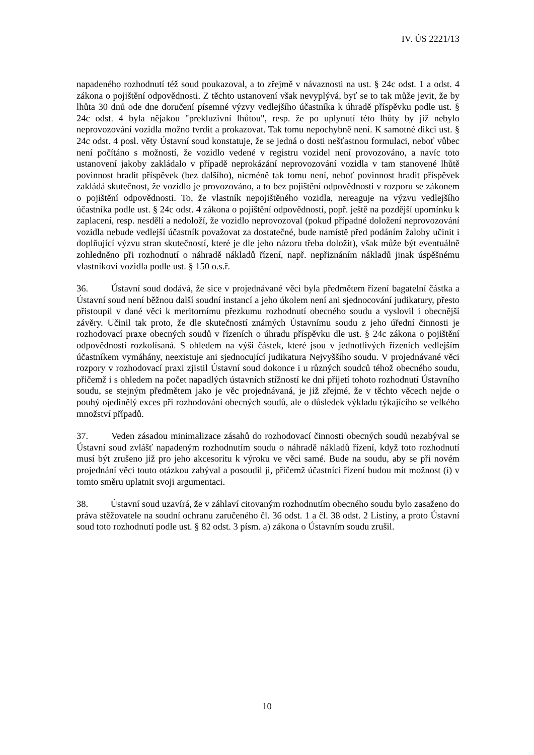IV. ÚS 2221/13
napadeného rozhodnutí též soud poukazoval, a to zřejmě v návaznosti na ust. § 24c odst. 1 a odst. 4 zákona o pojištění odpovědnosti. Z těchto ustanovení však nevyplývá, byť se to tak může jevit, že by lhůta 30 dnů ode dne doručení písemné výzvy vedlejšího účastníka k úhradě příspěvku podle ust. § 24c odst. 4 byla nějakou "prekluzivní lhůtou", resp. že po uplynutí této lhůty by již nebylo neprovozování vozidla možno tvrdit a prokazovat. Tak tomu nepochybně není. K samotné dikci ust. § 24c odst. 4 posl. věty Ústavní soud konstatuje, že se jedná o dosti nešťastnou formulaci, neboť vůbec není počítáno s možností, že vozidlo vedené v registru vozidel není provozováno, a navíc toto ustanovení jakoby zakládalo v případě neprokázání neprovozování vozidla v tam stanovené lhůtě povinnost hradit příspěvek (bez dalšího), nicméně tak tomu není, neboť povinnost hradit příspěvek zakládá skutečnost, že vozidlo je provozováno, a to bez pojištění odpovědnosti v rozporu se zákonem o pojištění odpovědnosti. To, že vlastník nepojištěného vozidla, nereaguje na výzvu vedlejšího účastníka podle ust. § 24c odst. 4 zákona o pojištění odpovědnosti, popř. ještě na pozdější upomínku k zaplacení, resp. nesdělí a nedoloží, že vozidlo neprovozoval (pokud případné doložení neprovozování vozidla nebude vedlejší účastník považovat za dostatečné, bude namístě před podáním žaloby učinit i doplňující výzvu stran skutečností, které je dle jeho názoru třeba doložit), však může být eventuálně zohledněno při rozhodnutí o náhradě nákladů řízení, např. nepřiznáním nákladů jinak úspěšnému vlastníkovi vozidla podle ust. § 150 o.s.ř.
36. Ústavní soud dodává, že sice v projednávané věci byla předmětem řízení bagatelní částka a Ústavní soud není běžnou další soudní instancí a jeho úkolem není ani sjednocování judikatury, přesto přistoupil v dané věci k meritornímu přezkumu rozhodnutí obecného soudu a vyslovil i obecnější závěry. Učinil tak proto, že dle skutečností známých Ústavnímu soudu z jeho úřední činnosti je rozhodovací praxe obecných soudů v řízeních o úhradu příspěvku dle ust. § 24c zákona o pojištění odpovědnosti rozkolísaná. S ohledem na výši částek, které jsou v jednotlivých řízeních vedlejším účastníkem vymáhány, neexistuje ani sjednocující judikatura Nejvyššího soudu. V projednávané věci rozpory v rozhodovací praxi zjistil Ústavní soud dokonce i u různých soudců téhož obecného soudu, přičemž i s ohledem na počet napadlých ústavních stížností ke dni přijetí tohoto rozhodnutí Ústavního soudu, se stejným předmětem jako je věc projednávaná, je již zřejmé, že v těchto věcech nejde o pouhý ojedinělý exces při rozhodování obecných soudů, ale o důsledek výkladu týkajícího se velkého množství případů.
37. Veden zásadou minimalizace zásahů do rozhodovací činnosti obecných soudů nezabýval se Ústavní soud zvlášť napadeným rozhodnutím soudu o náhradě nákladů řízení, když toto rozhodnutí musí být zrušeno již pro jeho akcesoritu k výroku ve věci samé. Bude na soudu, aby se při novém projednání věci touto otázkou zabýval a posoudil ji, přičemž účastníci řízení budou mít možnost (i) v tomto směru uplatnit svoji argumentaci.
38. Ústavní soud uzavírá, že v záhlaví citovaným rozhodnutím obecného soudu bylo zasaženo do práva stěžovatele na soudní ochranu zaručeného čl. 36 odst. 1 a čl. 38 odst. 2 Listiny, a proto Ústavní soud toto rozhodnutí podle ust. § 82 odst. 3 písm. a) zákona o Ústavním soudu zrušil.
10